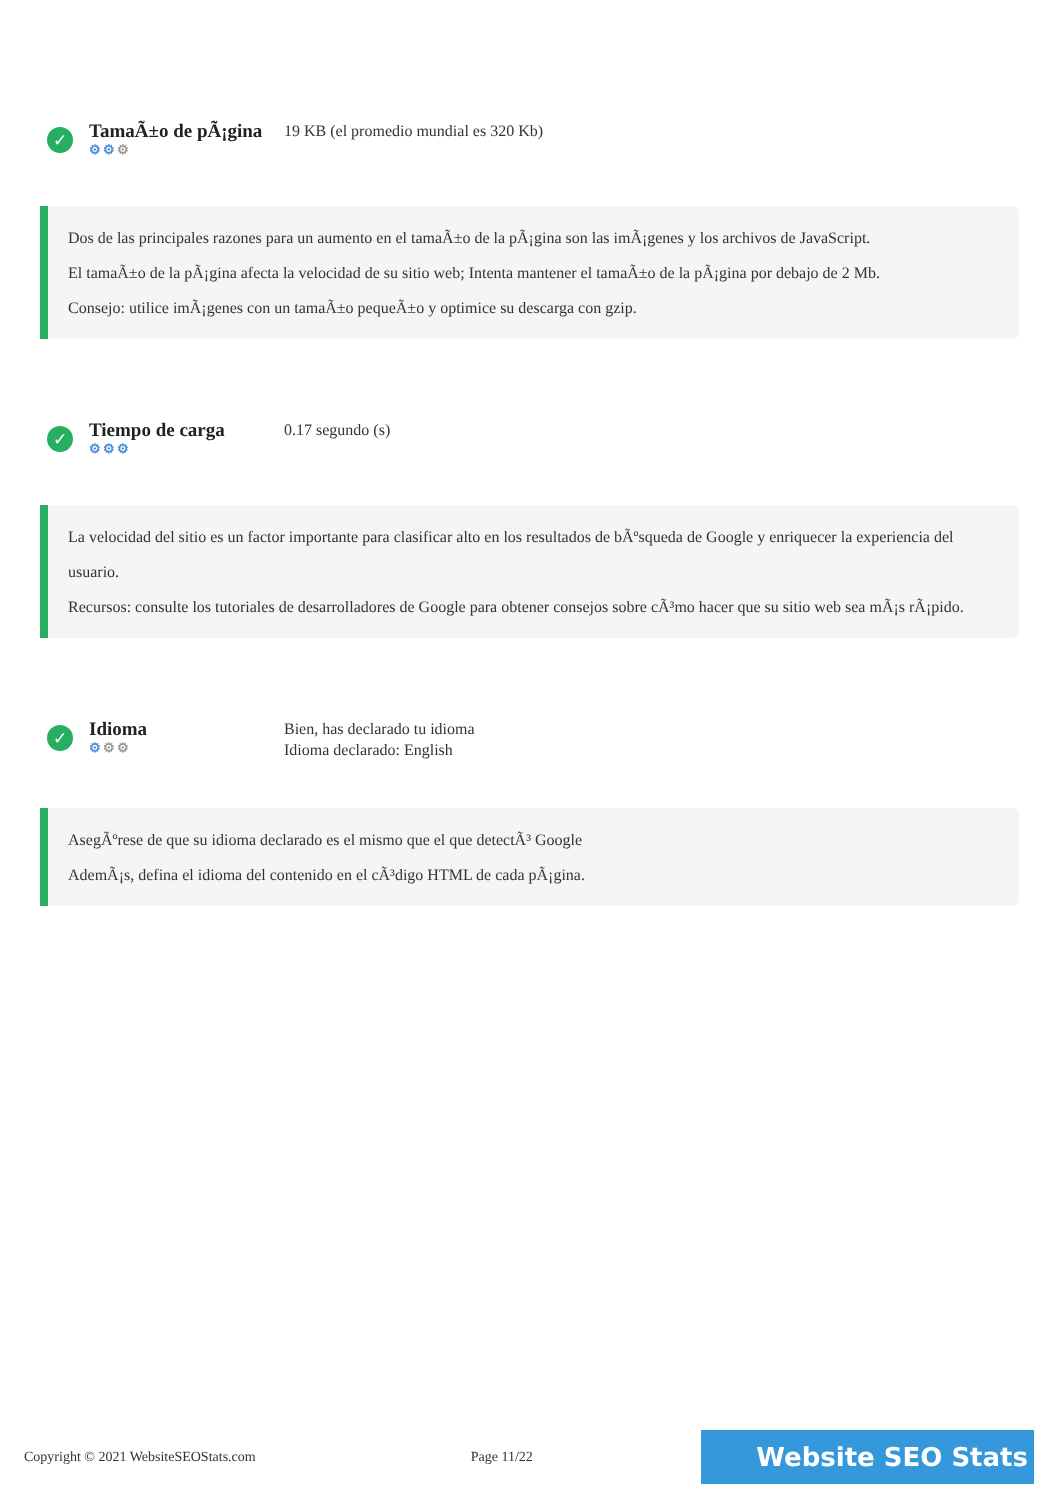✓
TamaÃ±o de pÃ¡gina
⚙⚙⚙
19 KB (el promedio mundial es 320 Kb)
Dos de las principales razones para un aumento en el tamaÃ±o de la pÃ¡gina son las imÃ¡genes y los archivos de JavaScript.
El tamaÃ±o de la pÃ¡gina afecta la velocidad de su sitio web; Intenta mantener el tamaÃ±o de la pÃ¡gina por debajo de 2 Mb.
Consejo: utilice imÃ¡genes con un tamaÃ±o pequeÃ±o y optimice su descarga con gzip.
✓
Tiempo de carga
⚙⚙⚙
0.17 segundo (s)
La velocidad del sitio es un factor importante para clasificar alto en los resultados de bÃºsqueda de Google y enriquecer la experiencia del usuario.
Recursos: consulte los tutoriales de desarrolladores de Google para obtener consejos sobre cÃ³mo hacer que su sitio web sea mÃ¡s rÃ¡pido.
✓
Idioma
⚙⚙⚙
Bien, has declarado tu idioma
Idioma declarado: English
AsegÃºrese de que su idioma declarado es el mismo que el que detectÃ³ Google
AdemÃ¡s, defina el idioma del contenido en el cÃ³digo HTML de cada pÃ¡gina.
Copyright © 2021 WebsiteSEOStats.com Page 11/22 Website SEO Stats